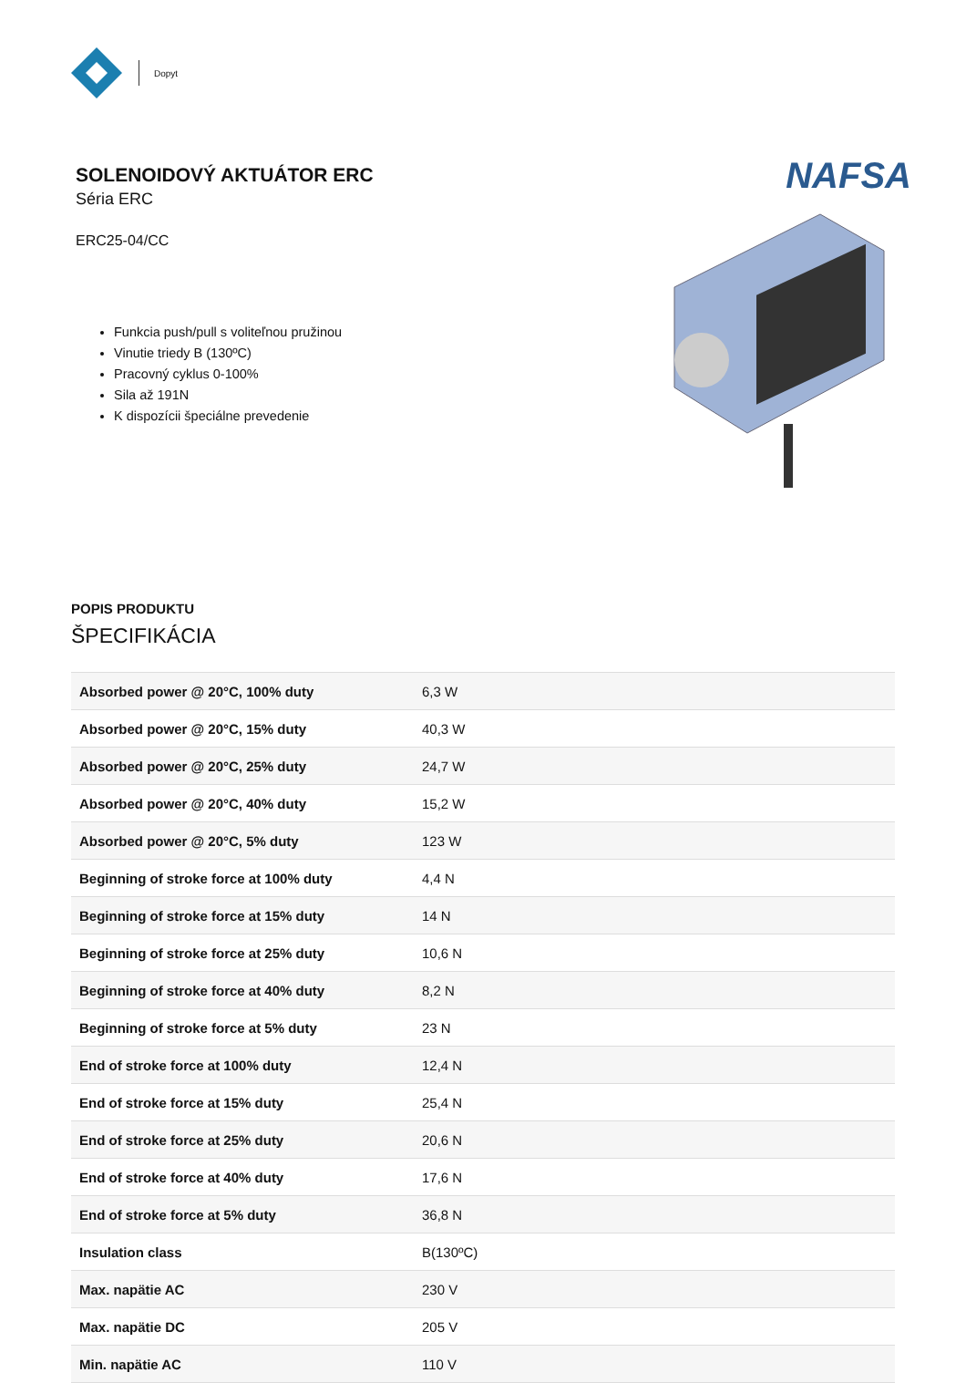Dopyt
SOLENOIDOVÝ AKTUÁTOR ERC
Séria ERC
ERC25-04/CC
Funkcia push/pull s voliteľnou pružinou
Vinutie triedy B (130ºC)
Pracovný cyklus 0-100%
Sila až 191N
K dispozícii špeciálne prevedenie
NAFSA
POPIS PRODUKTU
ŠPECIFIKÁCIA
| Absorbed power @ 20°C, 100% duty | 6,3 W |
| Absorbed power @ 20°C, 15% duty | 40,3 W |
| Absorbed power @ 20°C, 25% duty | 24,7 W |
| Absorbed power @ 20°C, 40% duty | 15,2 W |
| Absorbed power @ 20°C, 5% duty | 123 W |
| Beginning of stroke force at 100% duty | 4,4 N |
| Beginning of stroke force at 15% duty | 14 N |
| Beginning of stroke force at 25% duty | 10,6 N |
| Beginning of stroke force at 40% duty | 8,2 N |
| Beginning of stroke force at 5% duty | 23 N |
| End of stroke force at 100% duty | 12,4 N |
| End of stroke force at 15% duty | 25,4 N |
| End of stroke force at 25% duty | 20,6 N |
| End of stroke force at 40% duty | 17,6 N |
| End of stroke force at 5% duty | 36,8 N |
| Insulation class | B(130ºC) |
| Max. napätie AC | 230 V |
| Max. napätie DC | 205 V |
| Min. napätie AC | 110 V |